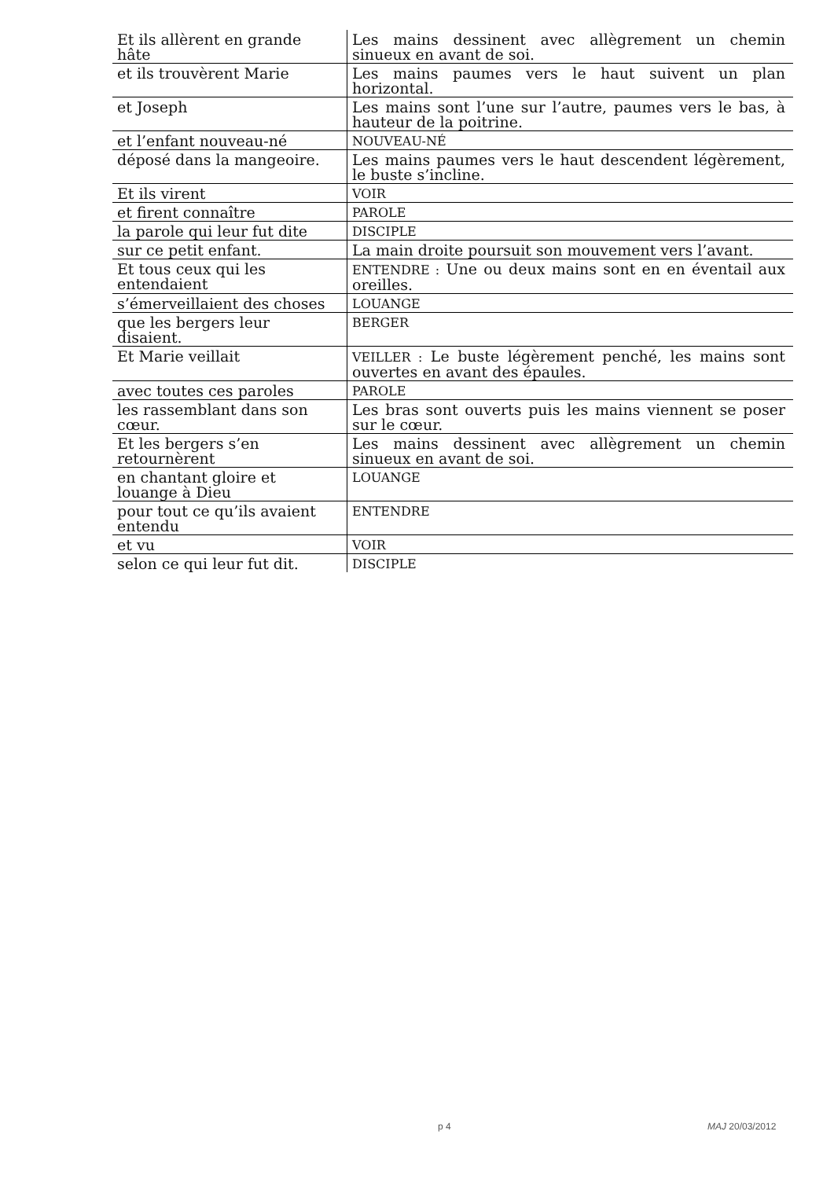| Et ils allèrent en grande hâte | Les mains dessinent avec allègrement un chemin sinueux en avant de soi. |
| et ils trouvèrent Marie | Les mains paumes vers le haut suivent un plan horizontal. |
| et Joseph | Les mains sont l’une sur l’autre, paumes vers le bas, à hauteur de la poitrine. |
| et l’enfant nouveau-né | NOUVEAU-NÉ |
| déposé dans la mangeoire. | Les mains paumes vers le haut descendent légèrement, le buste s’incline. |
| Et ils virent | VOIR |
| et firent connaître | PAROLE |
| la parole qui leur fut dite | DISCIPLE |
| sur ce petit enfant. | La main droite poursuit son mouvement vers l’avant. |
| Et tous ceux qui les entendaient | ENTENDRE : Une ou deux mains sont en en éventail aux oreilles. |
| s’émerveillaient des choses | LOUANGE |
| que les bergers leur disaient. | BERGER |
| Et Marie veillait | VEILLER : Le buste légèrement penché, les mains sont ouvertes en avant des épaules. |
| avec toutes ces paroles | PAROLE |
| les rassemblant dans son cœur. | Les bras sont ouverts puis les mains viennent se poser sur le cœur. |
| Et les bergers s’en retournèrent | Les mains dessinent avec allègrement un chemin sinueux en avant de soi. |
| en chantant gloire et louange à Dieu | LOUANGE |
| pour tout ce qu’ils avaient entendu | ENTENDRE |
| et vu | VOIR |
| selon ce qui leur fut dit. | DISCIPLE |
p 4 MAJ 20/03/2012